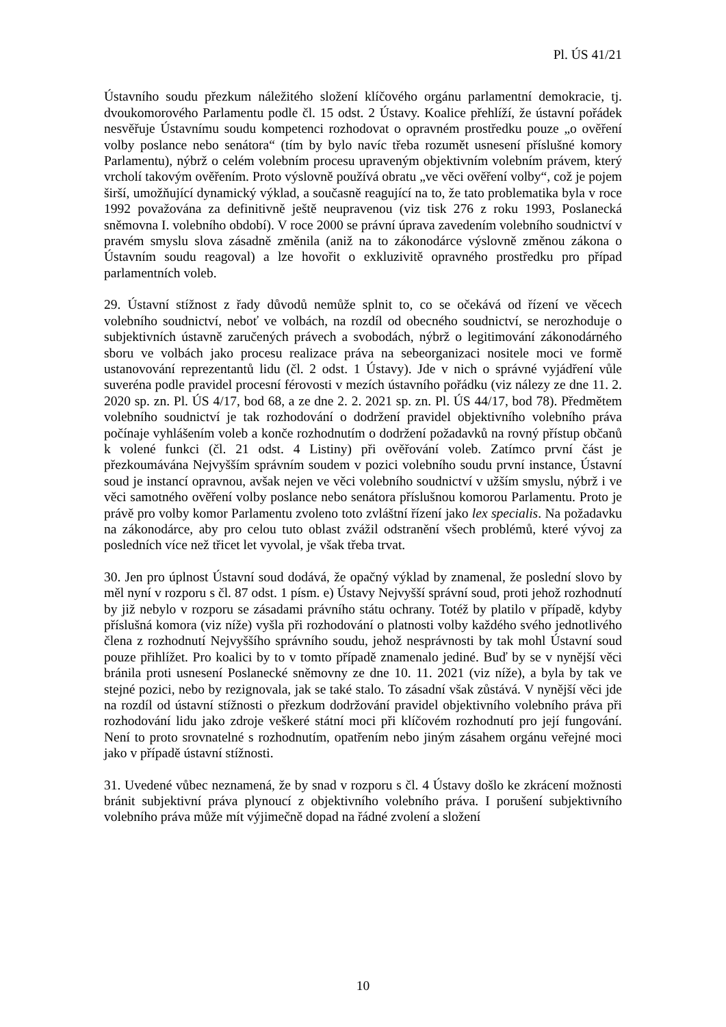Pl. ÚS 41/21
Ústavního soudu přezkum náležitého složení klíčového orgánu parlamentní demokracie, tj. dvoukomorového Parlamentu podle čl. 15 odst. 2 Ústavy. Koalice přehlíží, že ústavní pořádek nesvěřuje Ústavnímu soudu kompetenci rozhodovat o opravném prostředku pouze „o ověření volby poslance nebo senátora“ (tím by bylo navíc třeba rozumět usnesení příslušné komory Parlamentu), nýbrž o celém volebním procesu upraveným objektivním volebním právem, který vrcholí takovým ověřením. Proto výslovně používá obratu „ve věci ověření volby“, což je pojem širší, umožňující dynamický výklad, a současně reagující na to, že tato problematika byla v roce 1992 považována za definitivně ještě neupravenou (viz tisk 276 z roku 1993, Poslanecká sněmovna I. volebního období). V roce 2000 se právní úprava zavedením volebního soudnictví v pravém smyslu slova zásadně změnila (aniž na to zákonodárce výslovně změnou zákona o Ústavním soudu reagoval) a lze hovořit o exkluzivitě opravného prostředku pro případ parlamentních voleb.
29. Ústavní stížnost z řady důvodů nemůže splnit to, co se očekává od řízení ve věcech volebního soudnictví, neboť ve volbách, na rozdíl od obecného soudnictví, se nerozhoduje o subjektivních ústavně zaručených právech a svobodách, nýbrž o legitimování zákonodárného sboru ve volbách jako procesu realizace práva na sebeorganizaci nositele moci ve formě ustanovování reprezentantů lidu (čl. 2 odst. 1 Ústavy). Jde v nich o správné vyjádření vůle suveréna podle pravidel procesní férovosti v mezích ústavního pořádku (viz nálezy ze dne 11. 2. 2020 sp. zn. Pl. ÚS 4/17, bod 68, a ze dne 2. 2. 2021 sp. zn. Pl. ÚS 44/17, bod 78). Předmětem volebního soudnictví je tak rozhodování o dodržení pravidel objektivního volebního práva počínaje vyhlášením voleb a konče rozhodnutím o dodržení požadavků na rovný přístup občanů k volené funkci (čl. 21 odst. 4 Listiny) při ověřování voleb. Zatímco první část je přezkoumávána Nejvyšším správním soudem v pozici volebního soudu první instance, Ústavní soud je instancí opravnou, avšak nejen ve věci volebního soudnictví v užším smyslu, nýbrž i ve věci samotného ověření volby poslance nebo senátora příslušnou komorou Parlamentu. Proto je právě pro volby komor Parlamentu zvoleno toto zvláštní řízení jako lex specialis. Na požadavku na zákonodárce, aby pro celou tuto oblast zvážil odstranění všech problémů, které vývoj za posledních více než třicet let vyvolal, je však třeba trvat.
30. Jen pro úplnost Ústavní soud dodává, že opačný výklad by znamenal, že poslední slovo by měl nyní v rozporu s čl. 87 odst. 1 písm. e) Ústavy Nejvyšší správní soud, proti jehož rozhodnutí by již nebylo v rozporu se zásadami právního státu ochrany. Totéž by platilo v případě, kdyby příslušná komora (viz níže) vyšla při rozhodování o platnosti volby každého svého jednotlivého člena z rozhodnutí Nejvyššího správního soudu, jehož nesprávnosti by tak mohl Ústavní soud pouze přihlížet. Pro koalici by to v tomto případě znamenalo jediné. Buď by se v nynější věci bránila proti usnesení Poslanecké sněmovny ze dne 10. 11. 2021 (viz níže), a byla by tak ve stejné pozici, nebo by rezignovala, jak se také stalo. To zásadní však zůstává. V nynější věci jde na rozdíl od ústavní stížnosti o přezkum dodržování pravidel objektivního volebního práva při rozhodování lidu jako zdroje veškeré státní moci při klíčovém rozhodnutí pro její fungování. Není to proto srovnatelné s rozhodnutím, opatřením nebo jiným zásahem orgánu veřejné moci jako v případě ústavní stížnosti.
31. Uvedené vůbec neznamená, že by snad v rozporu s čl. 4 Ústavy došlo ke zkrácení možnosti bránit subjektivní práva plynoucí z objektivního volebního práva. I porušení subjektivního volebního práva může mít výjimečně dopad na řádné zvolení a složení
10